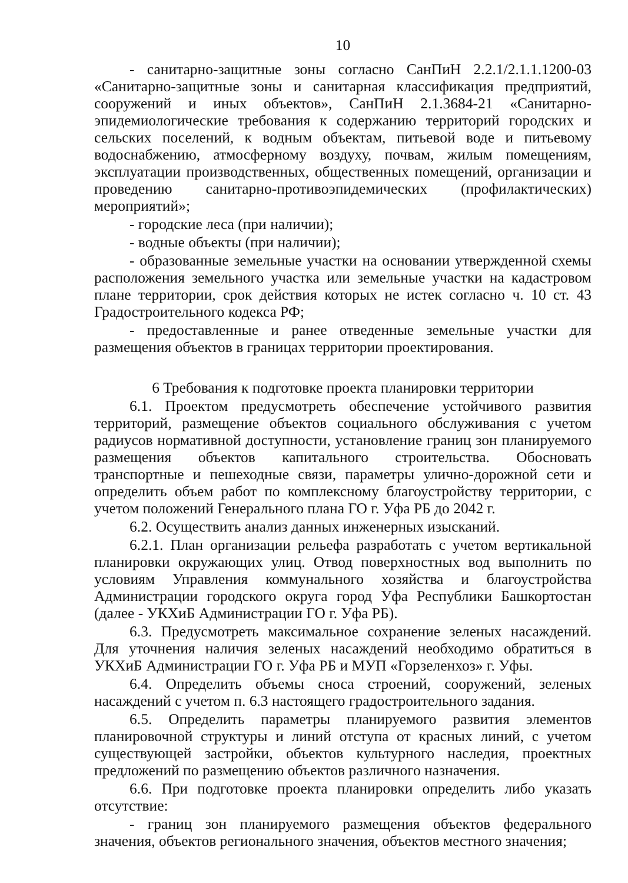10
- санитарно-защитные зоны согласно СанПиН 2.2.1/2.1.1.1200-03 «Санитарно-защитные зоны и санитарная классификация предприятий, сооружений и иных объектов», СанПиН 2.1.3684-21 «Санитарно-эпидемиологические требования к содержанию территорий городских и сельских поселений, к водным объектам, питьевой воде и питьевому водоснабжению, атмосферному воздуху, почвам, жилым помещениям, эксплуатации производственных, общественных помещений, организации и проведению санитарно-противоэпидемических (профилактических) мероприятий»;
- городские леса (при наличии);
- водные объекты (при наличии);
- образованные земельные участки на основании утвержденной схемы расположения земельного участка или земельные участки на кадастровом плане территории, срок действия которых не истек согласно ч. 10 ст. 43 Градостроительного кодекса РФ;
- предоставленные и ранее отведенные земельные участки для размещения объектов в границах территории проектирования.
6 Требования к подготовке проекта планировки территории
6.1. Проектом предусмотреть обеспечение устойчивого развития территорий, размещение объектов социального обслуживания с учетом радиусов нормативной доступности, установление границ зон планируемого размещения объектов капитального строительства. Обосновать транспортные и пешеходные связи, параметры улично-дорожной сети и определить объем работ по комплексному благоустройству территории, с учетом положений Генерального плана ГО г. Уфа РБ до 2042 г.
6.2. Осуществить анализ данных инженерных изысканий.
6.2.1. План организации рельефа разработать с учетом вертикальной планировки окружающих улиц. Отвод поверхностных вод выполнить по условиям Управления коммунального хозяйства и благоустройства Администрации городского округа город Уфа Республики Башкортостан (далее - УКХиБ Администрации ГО г. Уфа РБ).
6.3. Предусмотреть максимальное сохранение зеленых насаждений. Для уточнения наличия зеленых насаждений необходимо обратиться в УКХиБ Администрации ГО г. Уфа РБ и МУП «Горзеленхоз» г. Уфы.
6.4. Определить объемы сноса строений, сооружений, зеленых насаждений с учетом п. 6.3 настоящего градостроительного задания.
6.5. Определить параметры планируемого развития элементов планировочной структуры и линий отступа от красных линий, с учетом существующей застройки, объектов культурного наследия, проектных предложений по размещению объектов различного назначения.
6.6. При подготовке проекта планировки определить либо указать отсутствие:
- границ зон планируемого размещения объектов федерального значения, объектов регионального значения, объектов местного значения;